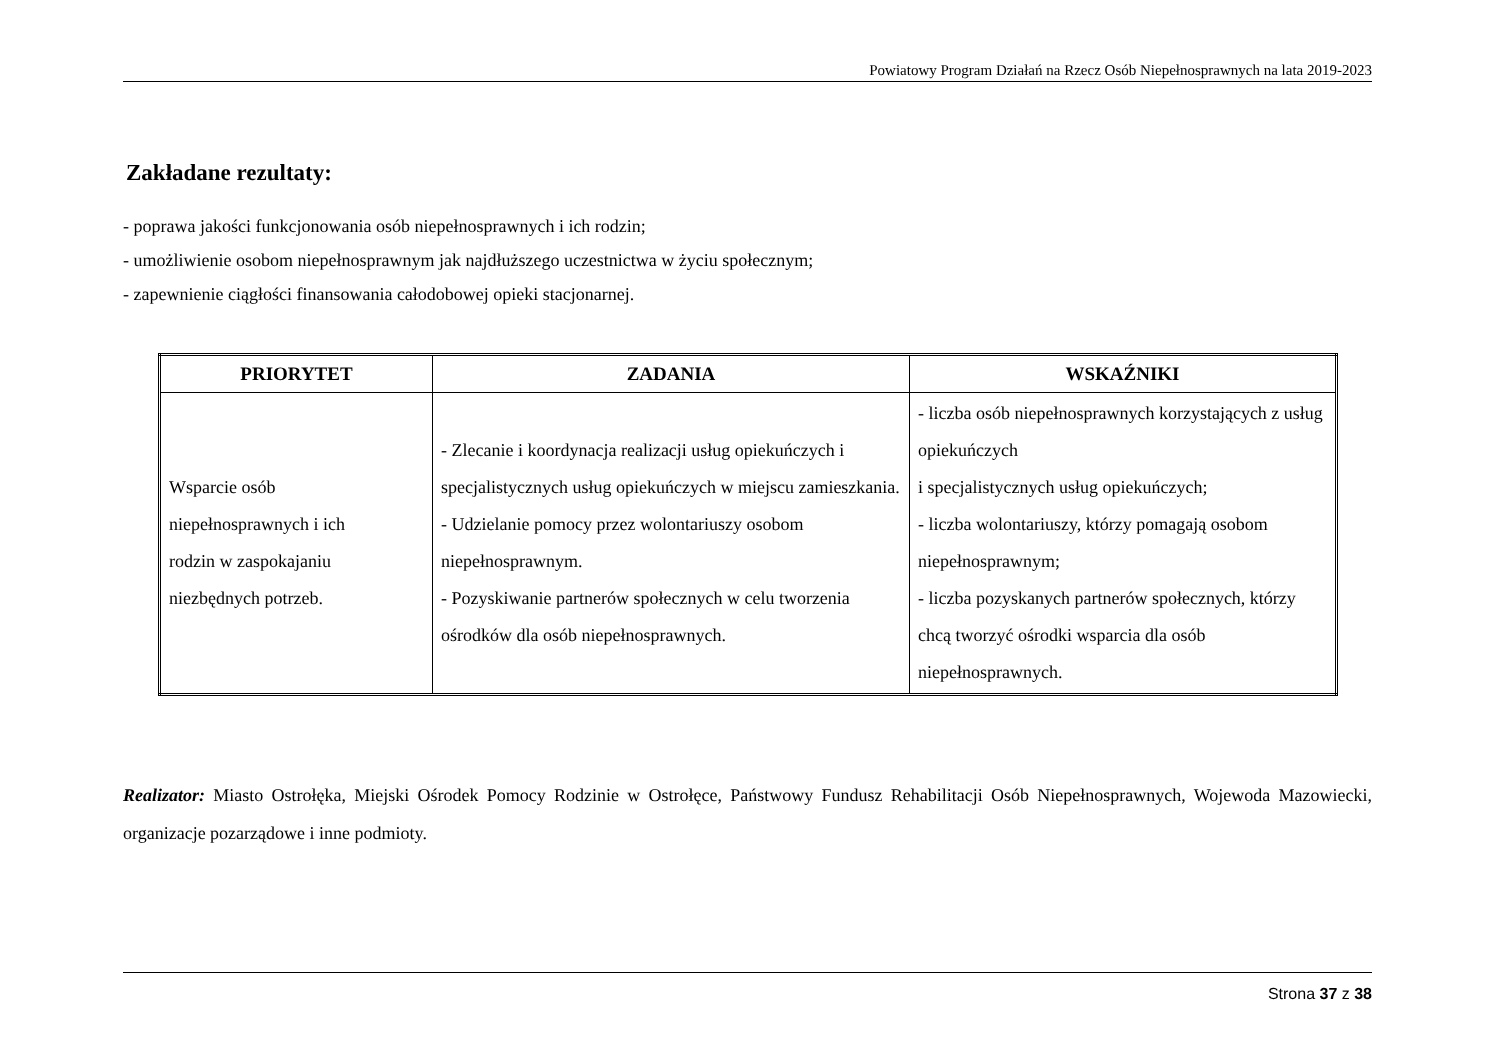Powiatowy Program Działań na Rzecz Osób Niepełnosprawnych na lata 2019-2023
Zakładane rezultaty:
- poprawa jakości funkcjonowania osób niepełnosprawnych i ich rodzin;
- umożliwienie osobom niepełnosprawnym jak najdłuższego uczestnictwa w życiu społecznym;
- zapewnienie ciągłości finansowania całodobowej opieki stacjonarnej.
| PRIORYTET | ZADANIA | WSKAŹNIKI |
| --- | --- | --- |
| Wsparcie osób niepełnosprawnych i ich rodzin w zaspokajaniu niezbędnych potrzeb. | - Zlecanie i koordynacja realizacji usług opiekuńczych i specjalistycznych usług opiekuńczych w miejscu zamieszkania. - Udzielanie pomocy przez wolontariuszy osobom niepełnosprawnym. - Pozyskiwanie partnerów społecznych w celu tworzenia ośrodków dla osób niepełnosprawnych. | - liczba osób niepełnosprawnych korzystających z usług opiekuńczych i specjalistycznych usług opiekuńczych; - liczba wolontariuszy, którzy pomagają osobom niepełnosprawnym; - liczba pozyskanych partnerów społecznych, którzy chcą tworzyć ośrodki wsparcia dla osób niepełnosprawnych. |
Realizator: Miasto Ostrołęka, Miejski Ośrodek Pomocy Rodzinie w Ostrołęce, Państwowy Fundusz Rehabilitacji Osób Niepełnosprawnych, Wojewoda Mazowiecki, organizacje pozarządowe i inne podmioty.
Strona 37 z 38